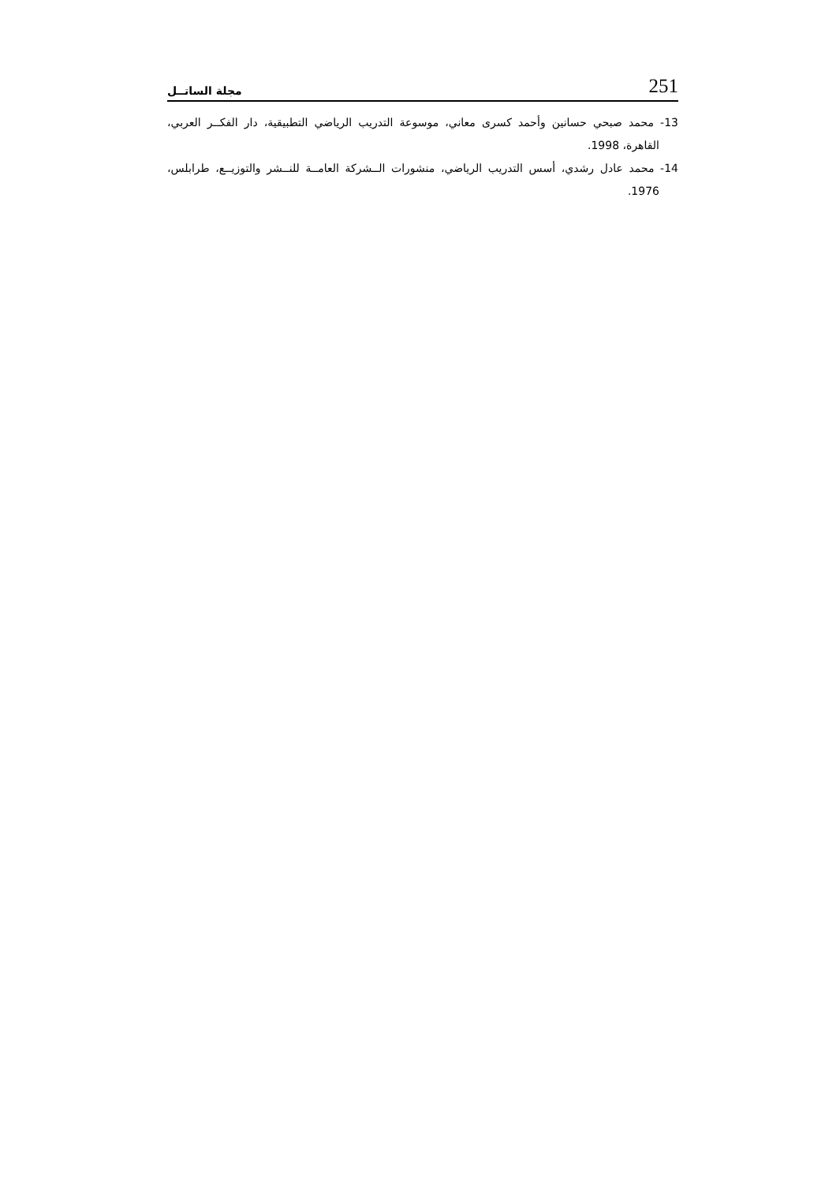مجلة الساتــل 251
13- محمد صبحي حسانين وأحمد كسرى معاني، موسوعة التدريب الرياضي التطبيقية، دار الفكــر العربي، القاهرة، 1998.
14- محمد عادل رشدي، أسس التدريب الرياضي، منشورات الــشركة العامــة للنــشر والتوزيــع، طرابلس، 1976.